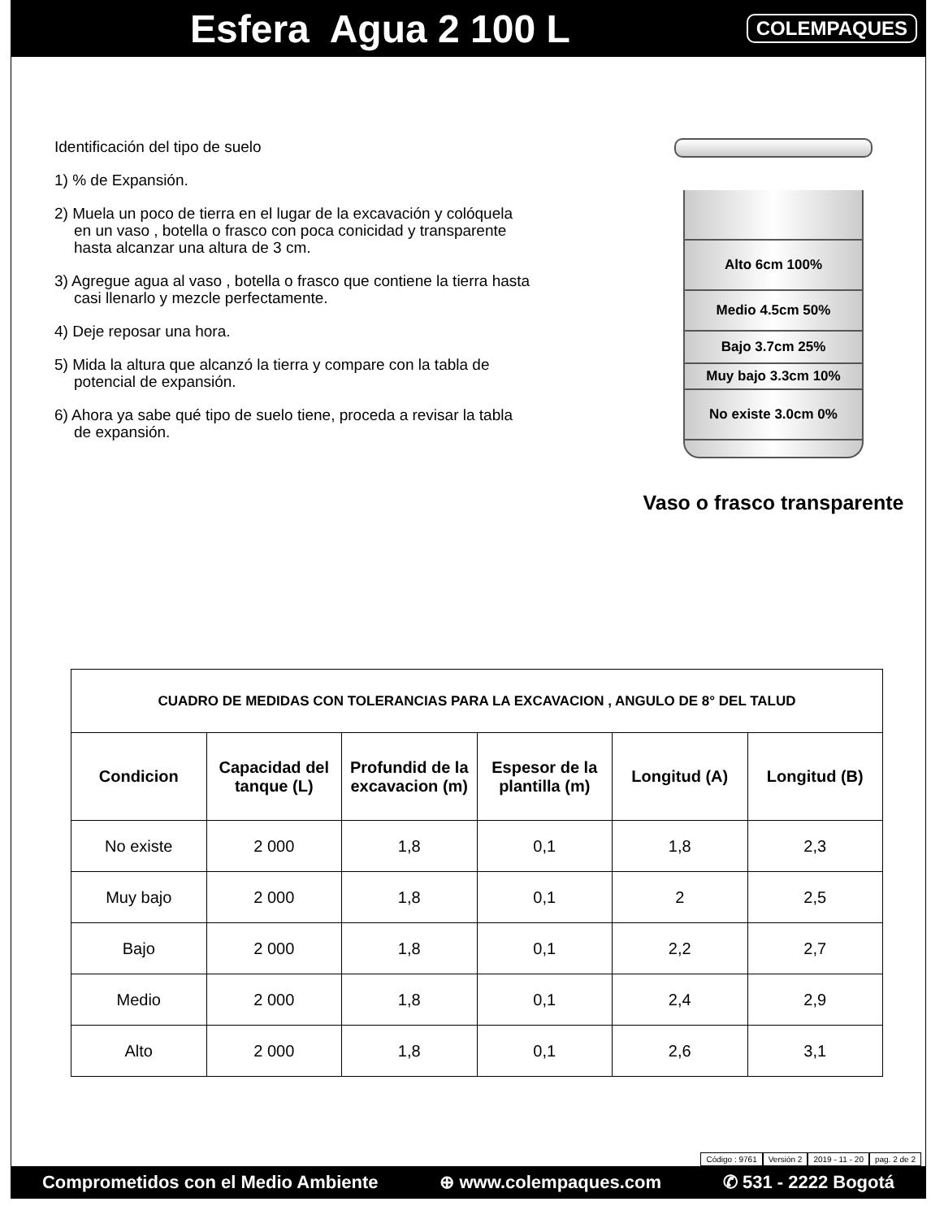Esfera Agua 2 100 L
COLEMPAQUES
Identificación del tipo de suelo
1) % de Expansión.
2) Muela un poco de tierra en el lugar de la excavación y colóquela
en un vaso , botella o frasco con poca conicidad y transparente
hasta alcanzar una altura de 3 cm.
3) Agregue agua al vaso , botella o frasco que contiene la tierra hasta
casi llenarlo y mezcle perfectamente.
4) Deje reposar una hora.
5) Mida la altura que alcanzó la tierra y compare con la tabla de
potencial de expansión.
6) Ahora ya sabe qué tipo de suelo tiene, proceda a revisar la tabla
de expansión.
Alto 6cm 100%
Medio 4.5cm 50%
Bajo 3.7cm 25%
Muy bajo 3.3cm 10%
No existe 3.0cm 0%
Vaso o frasco transparente
| CUADRO DE MEDIDAS CON TOLERANCIAS PARA LA EXCAVACION , ANGULO DE 8° DEL TALUD | | | | | |
| --- | --- | --- | --- | --- | --- |
| Condicion | Capacidad del tanque (L) | Profundid de la excavacion (m) | Espesor de la plantilla (m) | Longitud (A) | Longitud (B) |
| No existe | 2 000 | 1,8 | 0,1 | 1,8 | 2,3 |
| Muy bajo | 2 000 | 1,8 | 0,1 | 2 | 2,5 |
| Bajo | 2 000 | 1,8 | 0,1 | 2,2 | 2,7 |
| Medio | 2 000 | 1,8 | 0,1 | 2,4 | 2,9 |
| Alto | 2 000 | 1,8 | 0,1 | 2,6 | 3,1 |
Código : 9761 Versión 2 2019 - 11 - 20 pag. 2 de 2
Comprometidos con el Medio Ambiente ⊕ www.colempaques.com ✆ 531 - 2222 Bogotá